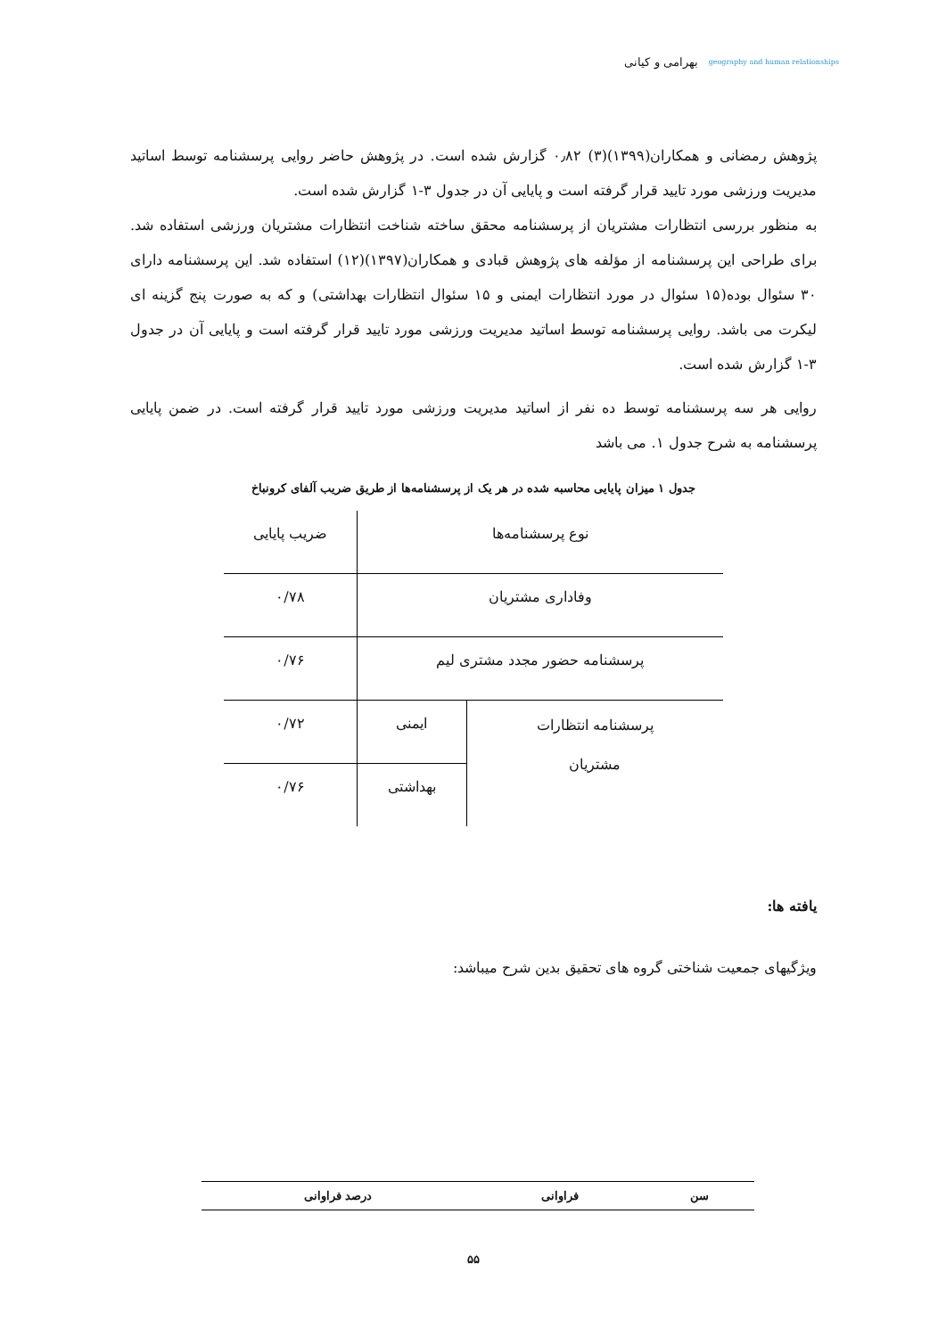geography and human relationships
بهرامی و کیانی
پژوهش رمضانی و همکاران(۱۳۹۹)(۳) ۰٫۸۲ گزارش شده است. در پژوهش حاضر روایی پرسشنامه توسط اساتید مدیریت ورزشی مورد تایید قرار گرفته است و پایایی آن در جدول ۳-۱ گزارش شده است.
به منظور بررسی انتظارات مشتریان از پرسشنامه محقق ساخته شناخت انتظارات مشتریان ورزشی استفاده شد. برای طراحی این پرسشنامه از مؤلفه های پژوهش قبادی و همکاران(۱۳۹۷)(۱۲) استفاده شد. این پرسشنامه دارای ۳۰ سئوال بوده(۱۵ سئوال در مورد انتظارات ایمنی و ۱۵ سئوال انتظارات بهداشتی) و که به صورت پنج گزینه ای لیکرت می باشد. روایی پرسشنامه توسط اساتید مدیریت ورزشی مورد تایید قرار گرفته است و پایایی آن در جدول ۳-۱ گزارش شده است.
روایی هر سه پرسشنامه توسط ده نفر از اساتید مدیریت ورزشی مورد تایید قرار گرفته است. در ضمن پایایی پرسشنامه به شرح جدول ۱. می باشد
جدول ۱ میزان پایایی محاسبه شده در هر یک از پرسشنامه‌ها از طریق ضریب آلفای کرونباخ
| نوع پرسشنامه‌ها | | ضریب پایایی |
| وفاداری مشتریان | | ۰/۷۸ |
| پرسشنامه حضور مجدد مشتری لیم | | ۰/۷۶ |
| پرسشنامه انتظارات مشتریان | ایمنی | ۰/۷۲ |
| | بهداشتی | ۰/۷۶ |
یافته ها:
ویژگیهای جمعیت شناختی گروه های تحقیق بدین شرح میباشد:
| سن | فراوانی | درصد فراوانی |
| --- | --- | --- |
۵۵